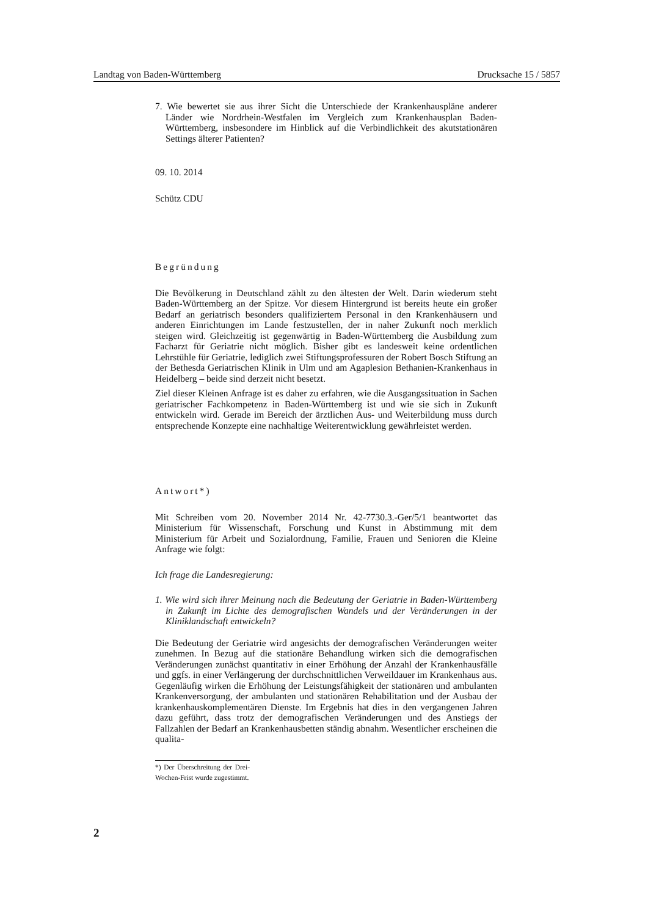Landtag von Baden-Württemberg Drucksache 15 / 5857
7. Wie bewertet sie aus ihrer Sicht die Unterschiede der Krankenhauspläne anderer Länder wie Nordrhein-Westfalen im Vergleich zum Krankenhausplan Baden-Württemberg, insbesondere im Hinblick auf die Verbindlichkeit des akutstationären Settings älterer Patienten?
09. 10. 2014
Schütz CDU
Begründung
Die Bevölkerung in Deutschland zählt zu den ältesten der Welt. Darin wiederum steht Baden-Württemberg an der Spitze. Vor diesem Hintergrund ist bereits heute ein großer Bedarf an geriatrisch besonders qualifiziertem Personal in den Krankenhäusern und anderen Einrichtungen im Lande festzustellen, der in naher Zukunft noch merklich steigen wird. Gleichzeitig ist gegenwärtig in Baden-Württemberg die Ausbildung zum Facharzt für Geriatrie nicht möglich. Bisher gibt es landesweit keine ordentlichen Lehrstühle für Geriatrie, lediglich zwei Stiftungsprofessuren der Robert Bosch Stiftung an der Bethesda Geriatrischen Klinik in Ulm und am Agaplesion Bethanien-Krankenhaus in Heidelberg – beide sind derzeit nicht besetzt.
Ziel dieser Kleinen Anfrage ist es daher zu erfahren, wie die Ausgangssituation in Sachen geriatrischer Fachkompetenz in Baden-Württemberg ist und wie sie sich in Zukunft entwickeln wird. Gerade im Bereich der ärztlichen Aus- und Weiterbildung muss durch entsprechende Konzepte eine nachhaltige Weiterentwicklung gewährleistet werden.
Antwort*)
Mit Schreiben vom 20. November 2014 Nr. 42-7730.3.-Ger/5/1 beantwortet das Ministerium für Wissenschaft, Forschung und Kunst in Abstimmung mit dem Ministerium für Arbeit und Sozialordnung, Familie, Frauen und Senioren die Kleine Anfrage wie folgt:
Ich frage die Landesregierung:
1. Wie wird sich ihrer Meinung nach die Bedeutung der Geriatrie in Baden-Württemberg in Zukunft im Lichte des demografischen Wandels und der Veränderungen in der Kliniklandschaft entwickeln?
Die Bedeutung der Geriatrie wird angesichts der demografischen Veränderungen weiter zunehmen. In Bezug auf die stationäre Behandlung wirken sich die demografischen Veränderungen zunächst quantitativ in einer Erhöhung der Anzahl der Krankenhausfälle und ggfs. in einer Verlängerung der durchschnittlichen Verweildauer im Krankenhaus aus. Gegenläufig wirken die Erhöhung der Leistungsfähigkeit der stationären und ambulanten Krankenversorgung, der ambulanten und stationären Rehabilitation und der Ausbau der krankenhauskomplementären Dienste. Im Ergebnis hat dies in den vergangenen Jahren dazu geführt, dass trotz der demografischen Veränderungen und des Anstiegs der Fallzahlen der Bedarf an Krankenhausbetten ständig abnahm. Wesentlicher erscheinen die qualita-
*) Der Überschreitung der Drei-Wochen-Frist wurde zugestimmt.
2